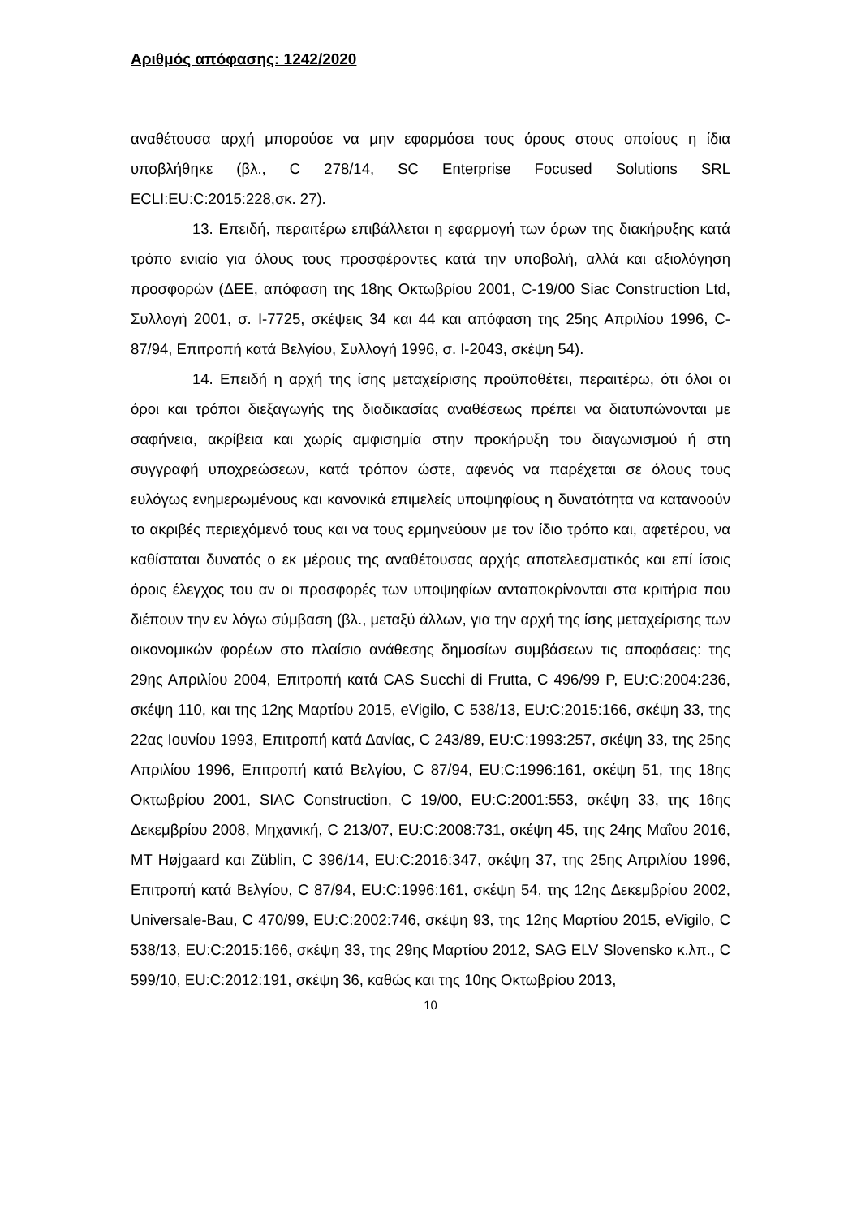Αριθμός απόφασης: 1242/2020
αναθέτουσα αρχή μπορούσε να μην εφαρμόσει τους όρους στους οποίους η ίδια υποβλήθηκε (βλ., C 278/14, SC Enterprise Focused Solutions SRL ECLI:EU:C:2015:228,σκ. 27).
13. Επειδή, περαιτέρω επιβάλλεται η εφαρμογή των όρων της διακήρυξης κατά τρόπο ενιαίο για όλους τους προσφέροντες κατά την υποβολή, αλλά και αξιολόγηση προσφορών (ΔΕΕ, απόφαση της 18ης Οκτωβρίου 2001, C-19/00 Siac Construction Ltd, Συλλογή 2001, σ. I-7725, σκέψεις 34 και 44 και απόφαση της 25ης Απριλίου 1996, C-87/94, Επιτροπή κατά Βελγίου, Συλλογή 1996, σ. I-2043, σκέψη 54).
14. Επειδή η αρχή της ίσης μεταχείρισης προϋποθέτει, περαιτέρω, ότι όλοι οι όροι και τρόποι διεξαγωγής της διαδικασίας αναθέσεως πρέπει να διατυπώνονται με σαφήνεια, ακρίβεια και χωρίς αμφισημία στην προκήρυξη του διαγωνισμού ή στη συγγραφή υποχρεώσεων, κατά τρόπον ώστε, αφενός να παρέχεται σε όλους τους ευλόγως ενημερωμένους και κανονικά επιμελείς υποψηφίους η δυνατότητα να κατανοούν το ακριβές περιεχόμενό τους και να τους ερμηνεύουν με τον ίδιο τρόπο και, αφετέρου, να καθίσταται δυνατός ο εκ μέρους της αναθέτουσας αρχής αποτελεσματικός και επί ίσοις όροις έλεγχος του αν οι προσφορές των υποψηφίων ανταποκρίνονται στα κριτήρια που διέπουν την εν λόγω σύμβαση (βλ., μεταξύ άλλων, για την αρχή της ίσης μεταχείρισης των οικονομικών φορέων στο πλαίσιο ανάθεσης δημοσίων συμβάσεων τις αποφάσεις: της 29ης Απριλίου 2004, Επιτροπή κατά CAS Succhi di Frutta, C 496/99 P, EU:C:2004:236, σκέψη 110, και της 12ης Μαρτίου 2015, eVigilo, C 538/13, EU:C:2015:166, σκέψη 33, της 22ας Ιουνίου 1993, Επιτροπή κατά Δανίας, C 243/89, EU:C:1993:257, σκέψη 33, της 25ης Απριλίου 1996, Επιτροπή κατά Βελγίου, C 87/94, EU:C:1996:161, σκέψη 51, της 18ης Οκτωβρίου 2001, SIAC Construction, C 19/00, EU:C:2001:553, σκέψη 33, της 16ης Δεκεμβρίου 2008, Μηχανική, C 213/07, EU:C:2008:731, σκέψη 45, της 24ης Μαΐου 2016, MT Højgaard και Züblin, C 396/14, EU:C:2016:347, σκέψη 37, της 25ης Απριλίου 1996, Επιτροπή κατά Βελγίου, C 87/94, EU:C:1996:161, σκέψη 54, της 12ης Δεκεμβρίου 2002, Universale-Bau, C 470/99, EU:C:2002:746, σκέψη 93, της 12ης Μαρτίου 2015, eVigilo, C 538/13, EU:C:2015:166, σκέψη 33, της 29ης Μαρτίου 2012, SAG ELV Slovensko κ.λπ., C 599/10, EU:C:2012:191, σκέψη 36, καθώς και της 10ης Οκτωβρίου 2013,
10